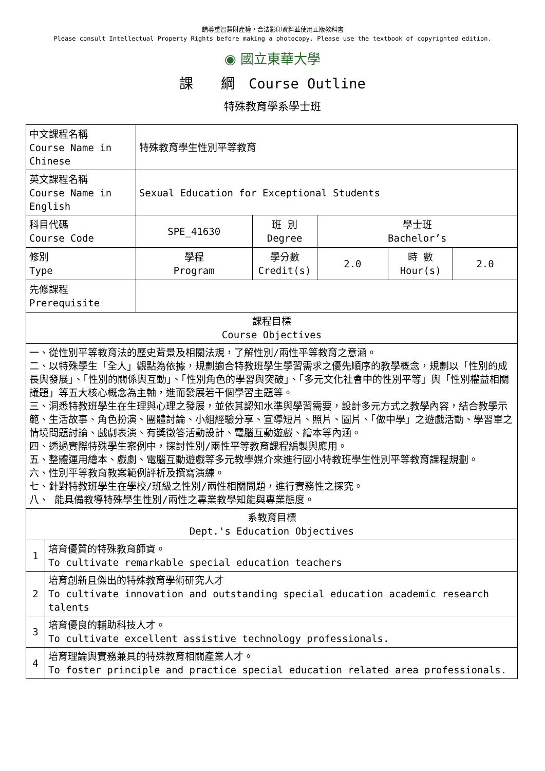請尊重智慧財產權，合法影印資料並使用正版教科書
Please consult Intellectual Property Rights before making a photocopy. Please use the textbook of copyrighted edition.
◉ 國立東華大學
課　　綱　Course Outline
特殊教育學系學士班
| 中文課程名稱 Course Name in Chinese | | 特殊教育學生性別平等教育 | | | | |
| 英文課程名稱 Course Name in English | | Sexual Education for Exceptional Students | | | | |
| 科目代碼 Course Code | | SPE_41630 | 班 別 Degree | 學士班 Bachelor’s | | |
| 修別 Type | | 學程 Program | 學分數 Credit(s) | 2.0 | 時 數 Hour(s) | 2.0 |
| 先修課程 Prerequisite | | | | | | |
| 課程目標 Course Objectives | | | | | | |
| 一、從性別平等教育法的歷史背景及相關法規，了解性別/兩性平等教育之意涵。 二、以特殊學生「全人」觀點為依據，規劃適合特教班學生學習需求之優先順序的教學概念，規劃以「性別的成長與發展」、「性別的關係與互動」、「性別角色的學習與突破」、「多元文化社會中的性別平等」與「性別權益相關議題」等五大核心概念為主軸，進而發展若干個學習主題等。 三、洞悉特教班學生在生理與心理之發展，並依其認知水準與學習需要，設計多元方式之教學內容，結合教學示範、生活故事、角色扮演、團體討論、小組經驗分享、宣導短片、照片、圖片、「做中學」之遊戲活動、學習單之情境問題討論、戲劇表演、有獎徵答活動設計、電腦互動遊戲、繪本等內涵。 四、透過實際特殊學生案例中，探討性別/兩性平等教育課程編製與應用。 五、整體運用繪本、戲劇、電腦互動遊戲等多元教學媒介來進行國小特教班學生性別平等教育課程規劃。 六、性別平等教育教案範例評析及撰寫演練。 七、針對特教班學生在學校/班級之性別/兩性相關問題，進行實務性之探究。 八、 能具備教導特殊學生性別/兩性之專業教學知能與專業態度。 | | | | | | |
| 系教育目標 Dept.'s Education Objectives | | | | | | |
| 1 | 培育優質的特殊教育師資。 To cultivate remarkable special education teachers | | | | | |
| 2 | 培育創新且傑出的特殊教育學術研究人才 To cultivate innovation and outstanding special education academic research talents | | | | | |
| 3 | 培育優良的輔助科技人才。 To cultivate excellent assistive technology professionals. | | | | | |
| 4 | 培育理論與實務兼具的特殊教育相關產業人才。 To foster principle and practice special education related area professionals. | | | | | |